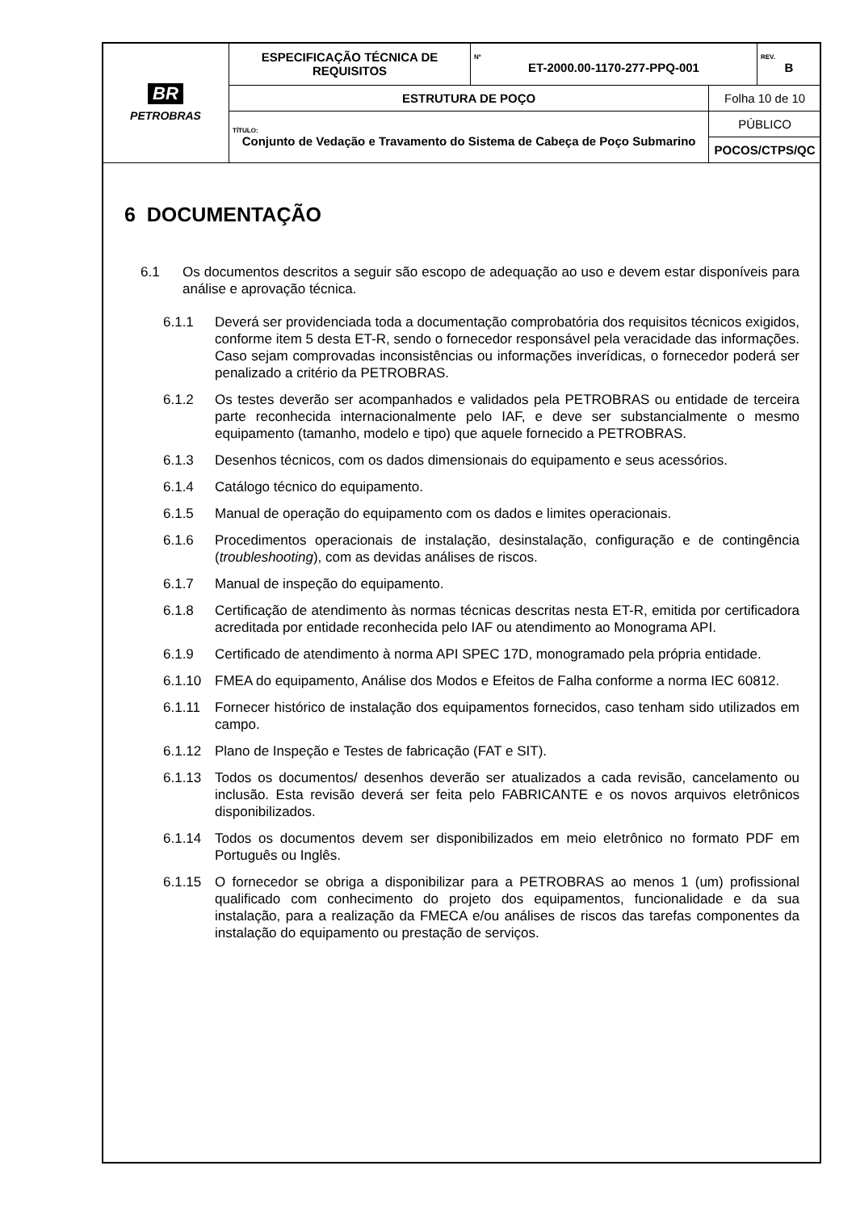| BR PETROBRAS | ESPECIFICAÇÃO TÉCNICA DE REQUISITOS | Nº ET-2000.00-1170-277-PPQ-001 | | REV. B |
| | ESTRUTURA DE POÇO | | Folha 10 de 10 | |
| | TÍTULO: Conjunto de Vedação e Travamento do Sistema de Cabeça de Poço Submarino | | PÚBLICO | |
| | | | POCOS/CTPS/QC | |
6 DOCUMENTAÇÃO
6.1 Os documentos descritos a seguir são escopo de adequação ao uso e devem estar disponíveis para análise e aprovação técnica.
6.1.1 Deverá ser providenciada toda a documentação comprobatória dos requisitos técnicos exigidos, conforme item 5 desta ET-R, sendo o fornecedor responsável pela veracidade das informações. Caso sejam comprovadas inconsistências ou informações inverídicas, o fornecedor poderá ser penalizado a critério da PETROBRAS.
6.1.2 Os testes deverão ser acompanhados e validados pela PETROBRAS ou entidade de terceira parte reconhecida internacionalmente pelo IAF, e deve ser substancialmente o mesmo equipamento (tamanho, modelo e tipo) que aquele fornecido a PETROBRAS.
6.1.3 Desenhos técnicos, com os dados dimensionais do equipamento e seus acessórios.
6.1.4 Catálogo técnico do equipamento.
6.1.5 Manual de operação do equipamento com os dados e limites operacionais.
6.1.6 Procedimentos operacionais de instalação, desinstalação, configuração e de contingência (troubleshooting), com as devidas análises de riscos.
6.1.7 Manual de inspeção do equipamento.
6.1.8 Certificação de atendimento às normas técnicas descritas nesta ET-R, emitida por certificadora acreditada por entidade reconhecida pelo IAF ou atendimento ao Monograma API.
6.1.9 Certificado de atendimento à norma API SPEC 17D, monogramado pela própria entidade.
6.1.10 FMEA do equipamento, Análise dos Modos e Efeitos de Falha conforme a norma IEC 60812.
6.1.11 Fornecer histórico de instalação dos equipamentos fornecidos, caso tenham sido utilizados em campo.
6.1.12 Plano de Inspeção e Testes de fabricação (FAT e SIT).
6.1.13 Todos os documentos/ desenhos deverão ser atualizados a cada revisão, cancelamento ou inclusão. Esta revisão deverá ser feita pelo FABRICANTE e os novos arquivos eletrônicos disponibilizados.
6.1.14 Todos os documentos devem ser disponibilizados em meio eletrônico no formato PDF em Português ou Inglês.
6.1.15 O fornecedor se obriga a disponibilizar para a PETROBRAS ao menos 1 (um) profissional qualificado com conhecimento do projeto dos equipamentos, funcionalidade e da sua instalação, para a realização da FMECA e/ou análises de riscos das tarefas componentes da instalação do equipamento ou prestação de serviços.